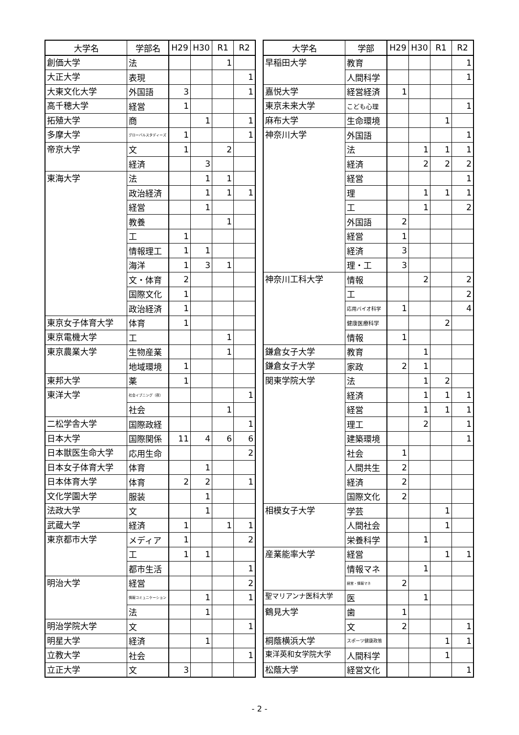| 大学名 | 学部名 | H29 | H30 | R1 | R2 |
| --- | --- | --- | --- | --- | --- |
| 創価大学 | 法 | | | 1 | |
| 大正大学 | 表現 | | | | 1 |
| 大東文化大学 | 外国語 | 3 | | | 1 |
| 高千穂大学 | 経営 | 1 | | | |
| 拓殖大学 | 商 | | 1 | | 1 |
| 多摩大学 | グローバルスタディーズ | 1 | | | 1 |
| 帝京大学 | 文 | 1 | | 2 | |
| | 経済 | | 3 | | |
| 東海大学 | 法 | | 1 | 1 | |
| | 政治経済 | | 1 | 1 | 1 |
| | 経営 | | 1 | | |
| | 教養 | | | 1 | |
| | 工 | 1 | | | |
| | 情報理工 | 1 | 1 | | |
| | 海洋 | 1 | 3 | 1 | |
| | 文・体育 | 2 | | | |
| | 国際文化 | 1 | | | |
| | 政治経済 | 1 | | | |
| 東京女子体育大学 | 体育 | 1 | | | |
| 東京電機大学 | 工 | | | 1 | |
| 東京農業大学 | 生物産業 | | | 1 | |
| | 地域環境 | 1 | | | |
| 東邦大学 | 薬 | 1 | | | |
| 東洋大学 | 社会イブニング（夜） | | | | 1 |
| | 社会 | | | 1 | |
| 二松学舎大学 | 国際政経 | | | | 1 |
| 日本大学 | 国際関係 | 11 | 4 | 6 | 6 |
| 日本獣医生命大学 | 応用生命 | | | | 2 |
| 日本女子体育大学 | 体育 | | 1 | | |
| 日本体育大学 | 体育 | 2 | 2 | | 1 |
| 文化学園大学 | 服装 | | 1 | | |
| 法政大学 | 文 | | 1 | | |
| 武蔵大学 | 経済 | 1 | | 1 | 1 |
| 東京都市大学 | メディア | 1 | | | 2 |
| | 工 | 1 | 1 | | |
| | 都市生活 | | | | 1 |
| 明治大学 | 経営 | | | | 2 |
| | 情報コミュニケーション | | 1 | | 1 |
| | 法 | | 1 | | |
| 明治学院大学 | 文 | | | | 1 |
| 明星大学 | 経済 | | 1 | | |
| 立教大学 | 社会 | | | | 1 |
| 立正大学 | 文 | 3 | | | |
| 大学名 | 学部 | H29 | H30 | R1 | R2 |
| --- | --- | --- | --- | --- | --- |
| 早稲田大学 | 教育 | | | | 1 |
| | 人間科学 | | | | 1 |
| 嘉悦大学 | 経営経済 | 1 | | | |
| 東京未来大学 | こども心理 | | | | 1 |
| 麻布大学 | 生命環境 | | | 1 | |
| 神奈川大学 | 外国語 | | | | 1 |
| | 法 | | 1 | 1 | 1 |
| | 経済 | | 2 | 2 | 2 |
| | 経営 | | | | 1 |
| | 理 | | 1 | 1 | 1 |
| | 工 | | 1 | | 2 |
| | 外国語 | 2 | | | |
| | 経営 | 1 | | | |
| | 経済 | 3 | | | |
| | 理・工 | 3 | | | |
| 神奈川工科大学 | 情報 | | 2 | | 2 |
| | 工 | | | | 2 |
| | 応用バイオ科学 | 1 | | | 4 |
| | 健康医療科学 | | | 2 | |
| | 情報 | 1 | | | |
| 鎌倉女子大学 | 教育 | | 1 | | |
| 鎌倉女子大学 | 家政 | 2 | 1 | | |
| 関東学院大学 | 法 | | 1 | 2 | |
| | 経済 | | 1 | 1 | 1 |
| | 経営 | | 1 | 1 | 1 |
| | 理工 | | 2 | | 1 |
| | 建築環境 | | | | 1 |
| | 社会 | 1 | | | |
| | 人間共生 | 2 | | | |
| | 経済 | 2 | | | |
| | 国際文化 | 2 | | | |
| 相模女子大学 | 学芸 | | | 1 | |
| | 人間社会 | | | 1 | |
| | 栄養科学 | | 1 | | |
| 産業能率大学 | 経営 | | | 1 | 1 |
| | 情報マネ | | 1 | | |
| | 経営・情報マネ | 2 | | | |
| 聖マリアンナ医科大学 | 医 | | 1 | | |
| 鶴見大学 | 歯 | 1 | | | |
| | 文 | 2 | | | 1 |
| 桐蔭横浜大学 | スポーツ健康政策 | | | 1 | 1 |
| 東洋英和女学院大学 | 人間科学 | | | 1 | |
| 松蔭大学 | 経営文化 | | | | 1 |
- 2 -